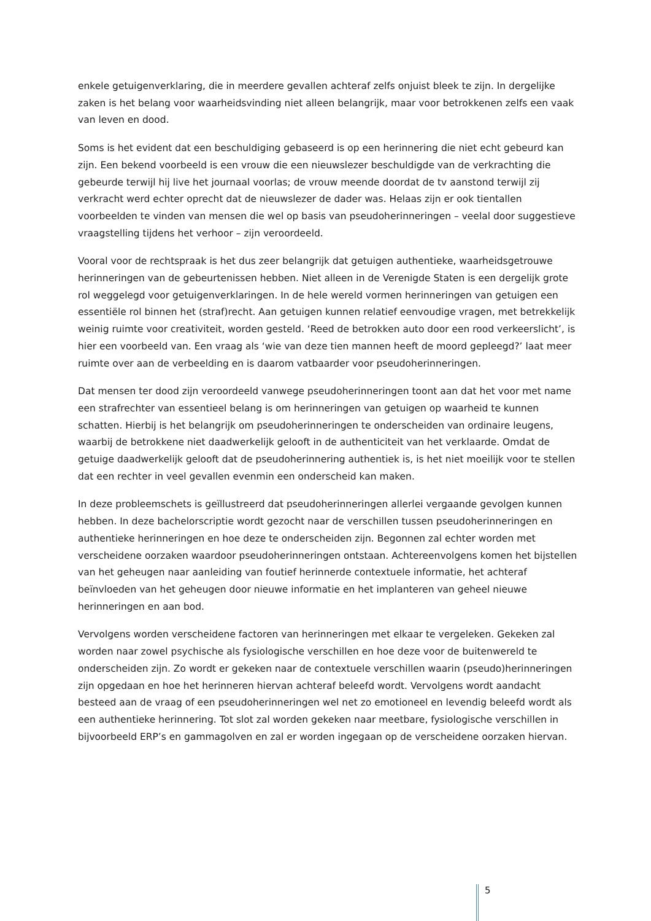enkele getuigenverklaring, die in meerdere gevallen achteraf zelfs onjuist bleek te zijn. In dergelijke zaken is het belang voor waarheidsvinding niet alleen belangrijk, maar voor betrokkenen zelfs een vaak van leven en dood.
Soms is het evident dat een beschuldiging gebaseerd is op een herinnering die niet echt gebeurd kan zijn. Een bekend voorbeeld is een vrouw die een nieuwslezer beschuldigde van de verkrachting die gebeurde terwijl hij live het journaal voorlas; de vrouw meende doordat de tv aanstond terwijl zij verkracht werd echter oprecht dat de nieuwslezer de dader was. Helaas zijn er ook tientallen voorbeelden te vinden van mensen die wel op basis van pseudoherinneringen – veelal door suggestieve vraagstelling tijdens het verhoor – zijn veroordeeld.
Vooral voor de rechtspraak is het dus zeer belangrijk dat getuigen authentieke, waarheidsgetrouwe herinneringen van de gebeurtenissen hebben. Niet alleen in de Verenigde Staten is een dergelijk grote rol weggelegd voor getuigenverklaringen. In de hele wereld vormen herinneringen van getuigen een essentiële rol binnen het (straf)recht. Aan getuigen kunnen relatief eenvoudige vragen, met betrekkelijk weinig ruimte voor creativiteit, worden gesteld. ‘Reed de betrokken auto door een rood verkeerslicht’, is hier een voorbeeld van. Een vraag als ‘wie van deze tien mannen heeft de moord gepleegd?’ laat meer ruimte over aan de verbeelding en is daarom vatbaarder voor pseudoherinneringen.
Dat mensen ter dood zijn veroordeeld vanwege pseudoherinneringen toont aan dat het voor met name een strafrechter van essentieel belang is om herinneringen van getuigen op waarheid te kunnen schatten. Hierbij is het belangrijk om pseudoherinneringen te onderscheiden van ordinaire leugens, waarbij de betrokkene niet daadwerkelijk gelooft in de authenticiteit van het verklaarde. Omdat de getuige daadwerkelijk gelooft dat de pseudoherinnering authentiek is, is het niet moeilijk voor te stellen dat een rechter in veel gevallen evenmin een onderscheid kan maken.
In deze probleemschets is geïllustreerd dat pseudoherinneringen allerlei vergaande gevolgen kunnen hebben. In deze bachelorscriptie wordt gezocht naar de verschillen tussen pseudoherinneringen en authentieke herinneringen en hoe deze te onderscheiden zijn. Begonnen zal echter worden met verscheidene oorzaken waardoor pseudoherinneringen ontstaan. Achtereenvolgens komen het bijstellen van het geheugen naar aanleiding van foutief herinnerde contextuele informatie, het achteraf beïnvloeden van het geheugen door nieuwe informatie en het implanteren van geheel nieuwe herinneringen en aan bod.
Vervolgens worden verscheidene factoren van herinneringen met elkaar te vergeleken. Gekeken zal worden naar zowel psychische als fysiologische verschillen en hoe deze voor de buitenwereld te onderscheiden zijn. Zo wordt er gekeken naar de contextuele verschillen waarin (pseudo)herinneringen zijn opgedaan en hoe het herinneren hiervan achteraf beleefd wordt. Vervolgens wordt aandacht besteed aan de vraag of een pseudoherinneringen wel net zo emotioneel en levendig beleefd wordt als een authentieke herinnering. Tot slot zal worden gekeken naar meetbare, fysiologische verschillen in bijvoorbeeld ERP’s en gammagolven en zal er worden ingegaan op de verscheidene oorzaken hiervan.
5